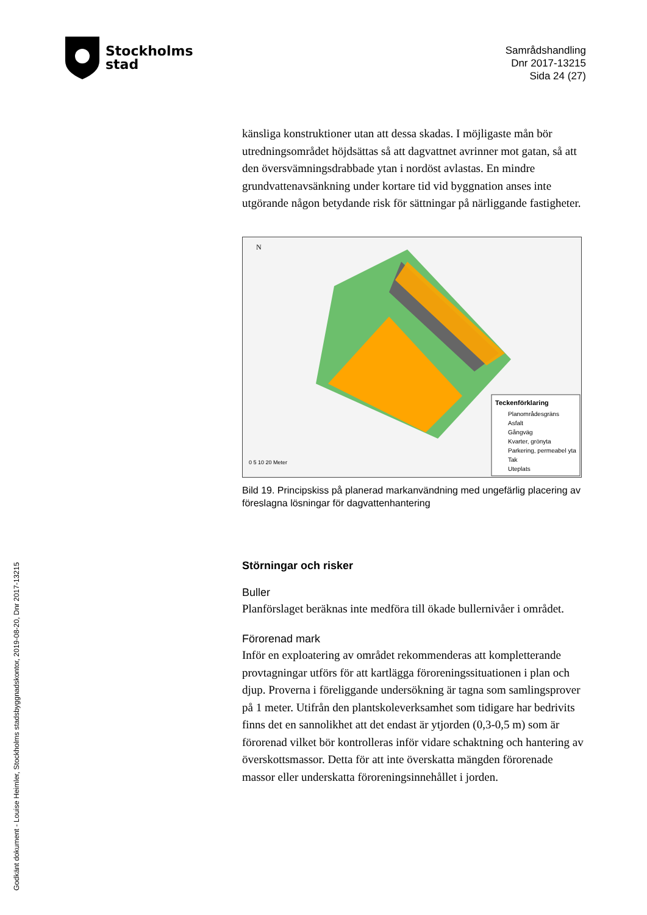Stockholms
stad
Samrådshandling
Dnr 2017-13215
Sida 24 (27)
känsliga konstruktioner utan att dessa skadas. I möjligaste mån bör utredningsområdet höjdsättas så att dagvattnet avrinner mot gatan, så att den översvämningsdrabbade ytan i nordöst avlastas. En mindre grundvattenavsänkning under kortare tid vid byggnation anses inte utgörande någon betydande risk för sättningar på närliggande fastigheter.
Teckenförklaring
Planområdesgräns
Asfalt
Gångväg
Kvarter, grönyta
Parkering, permeabel yta
Tak
Uteplats
0 5 10 20 Meter
N
Bild 19. Principskiss på planerad markanvändning med ungefärlig placering av föreslagna lösningar för dagvattenhantering
Störningar och risker
Buller
Planförslaget beräknas inte medföra till ökade bullernivåer i området.
Förorenad mark
Inför en exploatering av området rekommenderas att kompletterande provtagningar utförs för att kartlägga föroreningssituationen i plan och djup. Proverna i föreliggande undersökning är tagna som samlingsprover på 1 meter. Utifrån den plantskoleverksamhet som tidigare har bedrivits finns det en sannolikhet att det endast är ytjorden (0,3-0,5 m) som är förorenad vilket bör kontrolleras inför vidare schaktning och hantering av överskottsmassor. Detta för att inte överskatta mängden förorenade massor eller underskatta föroreningsinnehållet i jorden.
Godkänt dokument - Louise Heimler, Stockholms stadsbyggnadskontor, 2019-08-20, Dnr 2017-13215